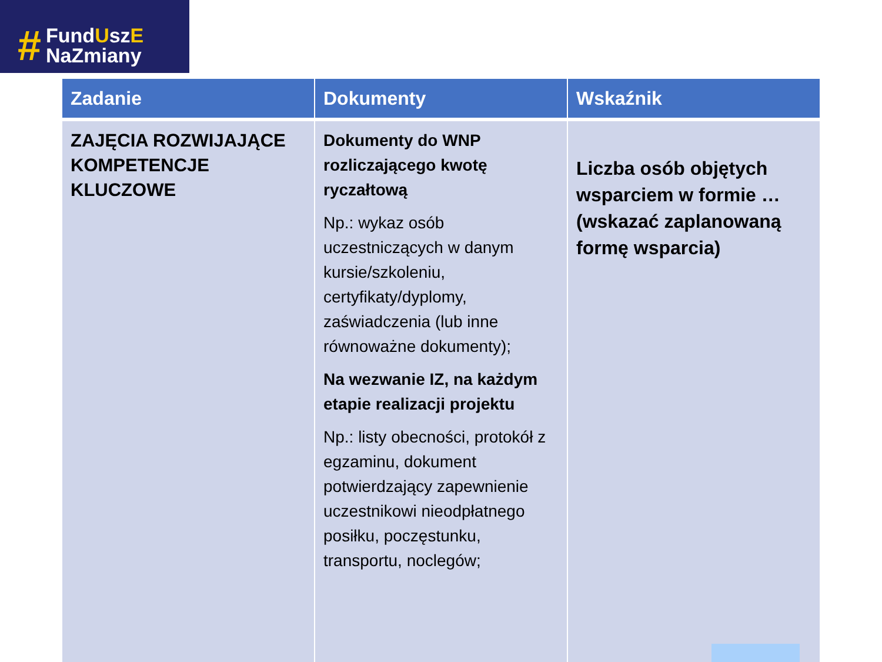#
FundUszE
NaZmiany
| Zadanie | Dokumenty | Wskaźnik |
| --- | --- | --- |
| ZAJĘCIA ROZWIJAJĄCE KOMPETENCJE KLUCZOWE | Dokumenty do WNP rozliczającego kwotę ryczałtową Np.: wykaz osób uczestniczących w danym kursie/szkoleniu, certyfikaty/dyplomy, zaświadczenia (lub inne równoważne dokumenty); Na wezwanie IZ, na każdym etapie realizacji projektu Np.: listy obecności, protokół z egzaminu, dokument potwierdzający zapewnienie uczestnikowi nieodpłatnego posiłku, poczęstunku, transportu, noclegów; | Liczba osób objętych wsparciem w formie … (wskazać zaplanowaną formę wsparcia) |